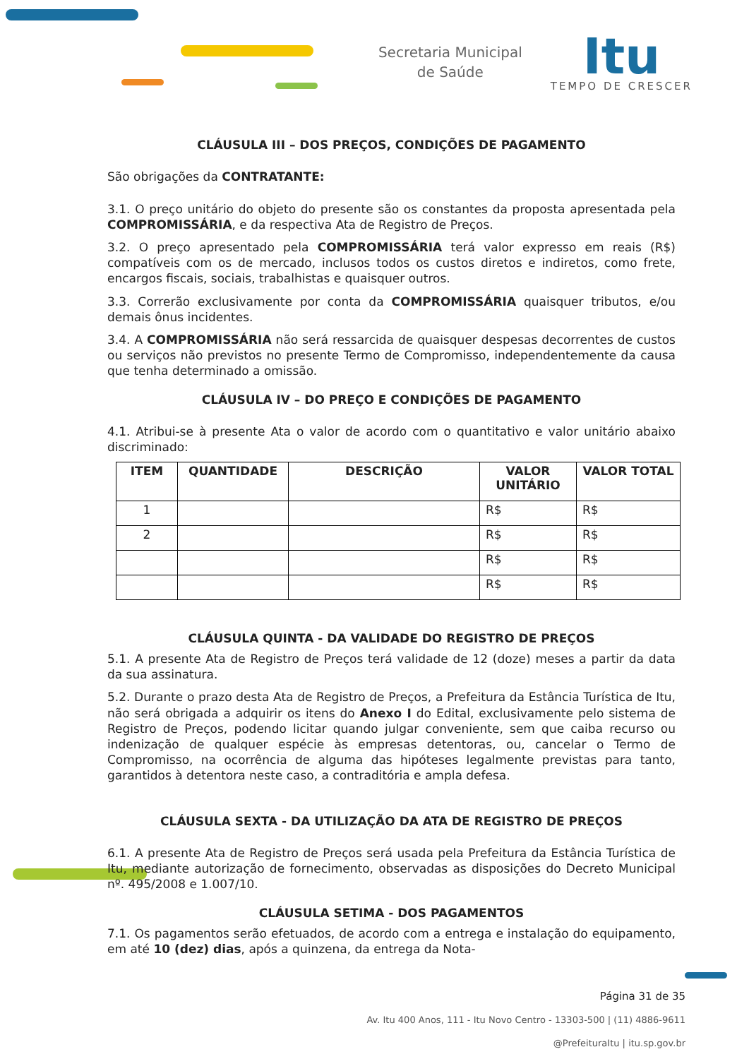Secretaria Municipal
de Saúde
Itu
TEMPO DE CRESCER
CLÁUSULA III – DOS PREÇOS, CONDIÇÕES DE PAGAMENTO
São obrigações da CONTRATANTE:
3.1. O preço unitário do objeto do presente são os constantes da proposta apresentada pela COMPROMISSÁRIA, e da respectiva Ata de Registro de Preços.
3.2. O preço apresentado pela COMPROMISSÁRIA terá valor expresso em reais (R$) compatíveis com os de mercado, inclusos todos os custos diretos e indiretos, como frete, encargos fiscais, sociais, trabalhistas e quaisquer outros.
3.3. Correrão exclusivamente por conta da COMPROMISSÁRIA quaisquer tributos, e/ou demais ônus incidentes.
3.4. A COMPROMISSÁRIA não será ressarcida de quaisquer despesas decorrentes de custos ou serviços não previstos no presente Termo de Compromisso, independentemente da causa que tenha determinado a omissão.
CLÁUSULA IV – DO PREÇO E CONDIÇÕES DE PAGAMENTO
4.1. Atribui-se à presente Ata o valor de acordo com o quantitativo e valor unitário abaixo discriminado:
| ITEM | QUANTIDADE | DESCRIÇÃO | VALOR UNITÁRIO | VALOR TOTAL |
| --- | --- | --- | --- | --- |
| 1 | | | R$ | R$ |
| 2 | | | R$ | R$ |
| | | | R$ | R$ |
| | | | R$ | R$ |
CLÁUSULA QUINTA - DA VALIDADE DO REGISTRO DE PREÇOS
5.1. A presente Ata de Registro de Preços terá validade de 12 (doze) meses a partir da data da sua assinatura.
5.2. Durante o prazo desta Ata de Registro de Preços, a Prefeitura da Estância Turística de Itu, não será obrigada a adquirir os itens do Anexo I do Edital, exclusivamente pelo sistema de Registro de Preços, podendo licitar quando julgar conveniente, sem que caiba recurso ou indenização de qualquer espécie às empresas detentoras, ou, cancelar o Termo de Compromisso, na ocorrência de alguma das hipóteses legalmente previstas para tanto, garantidos à detentora neste caso, a contraditória e ampla defesa.
CLÁUSULA SEXTA - DA UTILIZAÇÃO DA ATA DE REGISTRO DE PREÇOS
6.1. A presente Ata de Registro de Preços será usada pela Prefeitura da Estância Turística de Itu, mediante autorização de fornecimento, observadas as disposições do Decreto Municipal nº. 495/2008 e 1.007/10.
CLÁUSULA SETIMA - DOS PAGAMENTOS
7.1. Os pagamentos serão efetuados, de acordo com a entrega e instalação do equipamento, em até 10 (dez) dias, após a quinzena, da entrega da Nota-
Página 31 de 35
Av. Itu 400 Anos, 111 - Itu Novo Centro - 13303-500 | (11) 4886-9611
@PrefeituraItu | itu.sp.gov.br